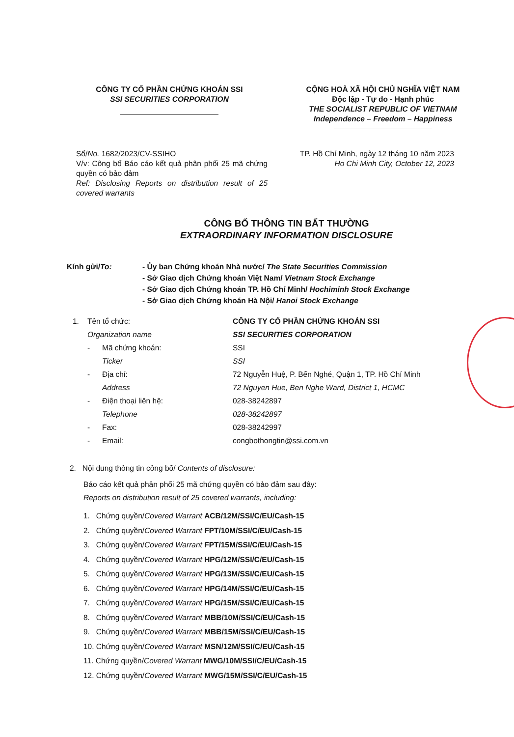CÔNG TY CỔ PHẦN CHỨNG KHOÁN SSI
SSI SECURITIES CORPORATION
CỘNG HOÀ XÃ HỘI CHỦ NGHĨA VIỆT NAM
Độc lập - Tự do - Hạnh phúc
THE SOCIALIST REPUBLIC OF VIETNAM
Independence – Freedom – Happiness
Số/No. 1682/2023/CV-SSIHO
V/v: Công bố Báo cáo kết quả phân phối 25 mã chứng quyền có bảo đảm
Ref: Disclosing Reports on distribution result of 25 covered warrants
TP. Hồ Chí Minh, ngày 12 tháng 10 năm 2023
Ho Chi Minh City, October 12, 2023
CÔNG BỐ THÔNG TIN BẤT THƯỜNG
EXTRAORDINARY INFORMATION DISCLOSURE
Kính gửi/To: - Ủy ban Chứng khoán Nhà nước/ The State Securities Commission
- Sở Giao dịch Chứng khoán Việt Nam/ Vietnam Stock Exchange
- Sở Giao dịch Chứng khoán TP. Hồ Chí Minh/ Hochiminh Stock Exchange
- Sở Giao dịch Chứng khoán Hà Nội/ Hanoi Stock Exchange
| 1. | Tên tổ chức: | | CÔNG TY CỔ PHẦN CHỨNG KHOÁN SSI |
| | Organization name | | SSI SECURITIES CORPORATION |
| | - | Mã chứng khoán: | SSI |
| | | Ticker | SSI |
| | - | Địa chỉ: | 72 Nguyễn Huệ, P. Bến Nghé, Quận 1, TP. Hồ Chí Minh |
| | | Address | 72 Nguyen Hue, Ben Nghe Ward, District 1, HCMC |
| | - | Điện thoại liên hệ: | 028-38242897 |
| | | Telephone | 028-38242897 |
| | - | Fax: | 028-38242997 |
| | - | Email: | congbothongtin@ssi.com.vn |
2. Nội dung thông tin công bố/ Contents of disclosure:
Báo cáo kết quả phân phối 25 mã chứng quyền có bảo đảm sau đây:
Reports on distribution result of 25 covered warrants, including:
1. Chứng quyền/Covered Warrant ACB/12M/SSI/C/EU/Cash-15
2. Chứng quyền/Covered Warrant FPT/10M/SSI/C/EU/Cash-15
3. Chứng quyền/Covered Warrant FPT/15M/SSI/C/EU/Cash-15
4. Chứng quyền/Covered Warrant HPG/12M/SSI/C/EU/Cash-15
5. Chứng quyền/Covered Warrant HPG/13M/SSI/C/EU/Cash-15
6. Chứng quyền/Covered Warrant HPG/14M/SSI/C/EU/Cash-15
7. Chứng quyền/Covered Warrant HPG/15M/SSI/C/EU/Cash-15
8. Chứng quyền/Covered Warrant MBB/10M/SSI/C/EU/Cash-15
9. Chứng quyền/Covered Warrant MBB/15M/SSI/C/EU/Cash-15
10. Chứng quyền/Covered Warrant MSN/12M/SSI/C/EU/Cash-15
11. Chứng quyền/Covered Warrant MWG/10M/SSI/C/EU/Cash-15
12. Chứng quyền/Covered Warrant MWG/15M/SSI/C/EU/Cash-15